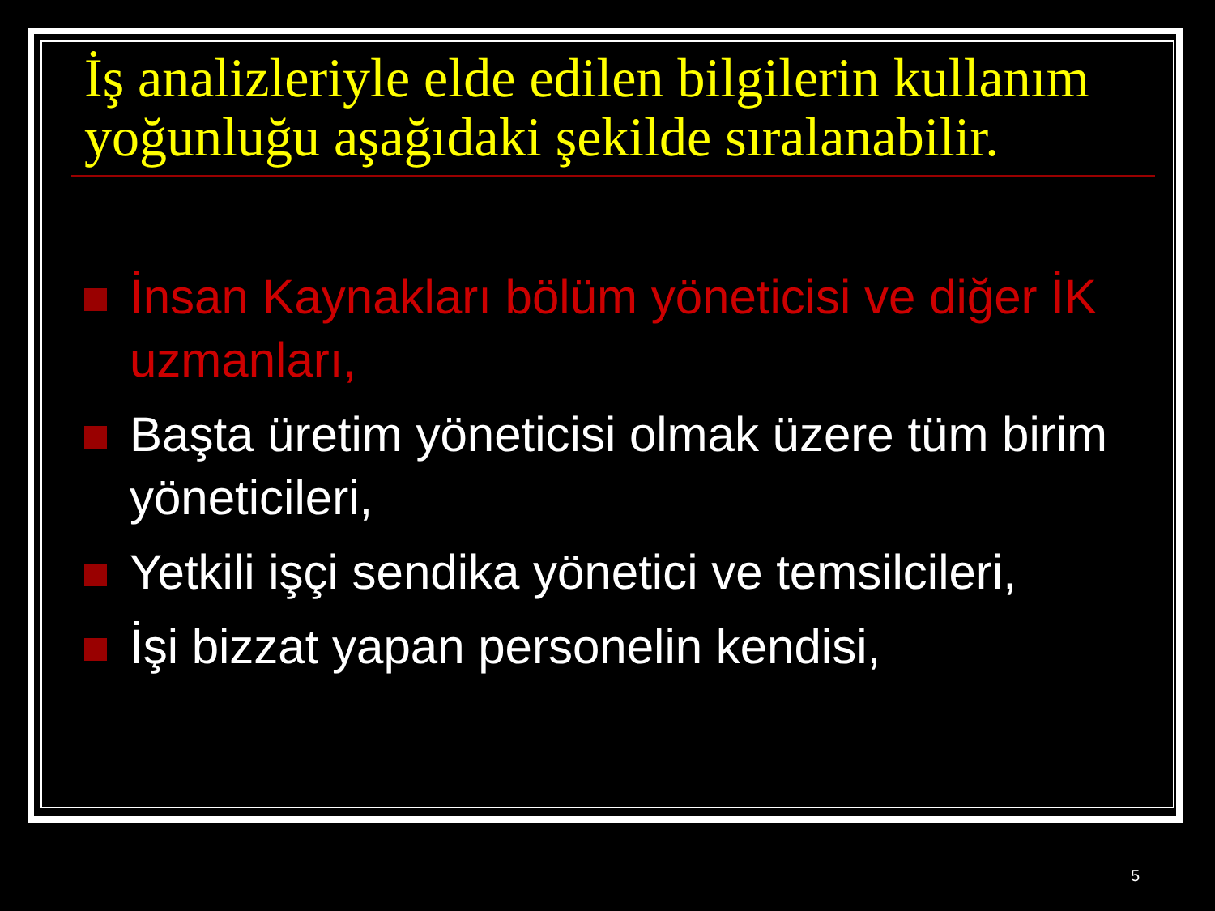İş analizleriyle elde edilen bilgilerin kullanım yoğunluğu aşağıdaki şekilde sıralanabilir.
İnsan Kaynakları bölüm yöneticisi ve diğer İK uzmanları,
Başta üretim yöneticisi olmak üzere tüm birim yöneticileri,
Yetkili işçi sendika yönetici ve temsilcileri,
İşi bizzat yapan personelin kendisi,
5